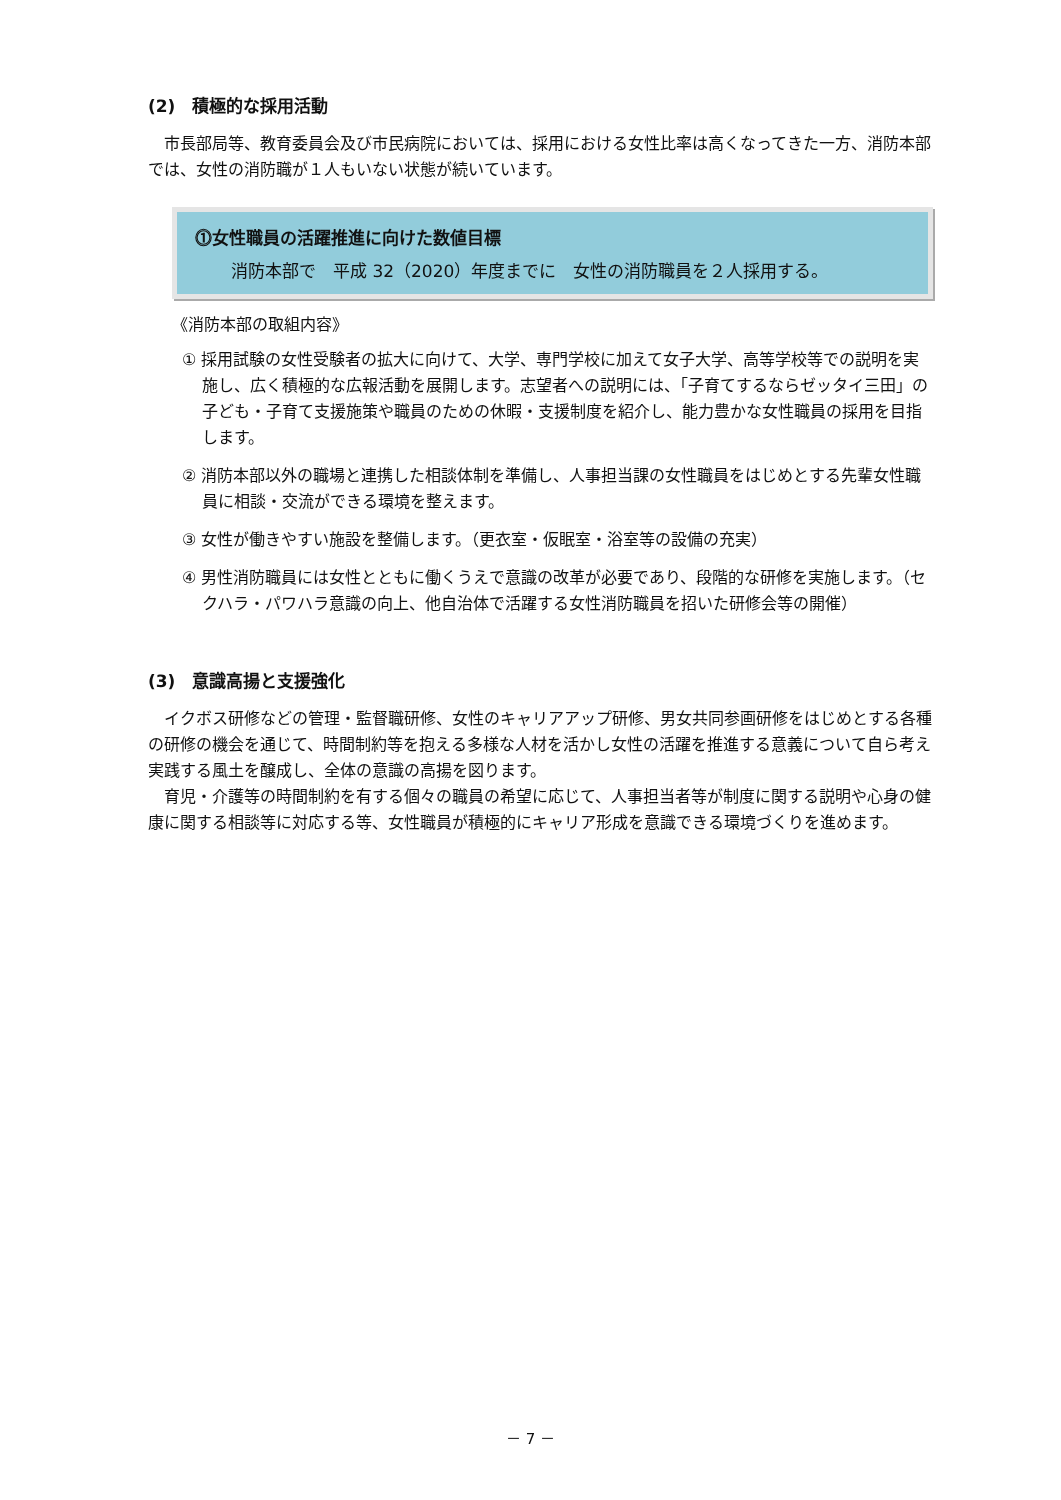(2)　積極的な採用活動
市長部局等、教育委員会及び市民病院においては、採用における女性比率は高くなってきた一方、消防本部では、女性の消防職が１人もいない状態が続いています。
⓵女性職員の活躍推進に向けた数値目標
消防本部で　平成 32（2020）年度までに　女性の消防職員を２人採用する。
《消防本部の取組内容》
① 採用試験の女性受験者の拡大に向けて、大学、専門学校に加えて女子大学、高等学校等での説明を実施し、広く積極的な広報活動を展開します。志望者への説明には、「子育てするならゼッタイ三田」の子ども・子育て支援施策や職員のための休暇・支援制度を紹介し、能力豊かな女性職員の採用を目指します。
② 消防本部以外の職場と連携した相談体制を準備し、人事担当課の女性職員をはじめとする先輩女性職員に相談・交流ができる環境を整えます。
③ 女性が働きやすい施設を整備します。（更衣室・仮眠室・浴室等の設備の充実）
④ 男性消防職員には女性とともに働くうえで意識の改革が必要であり、段階的な研修を実施します。（セクハラ・パワハラ意識の向上、他自治体で活躍する女性消防職員を招いた研修会等の開催）
(3)　意識高揚と支援強化
イクボス研修などの管理・監督職研修、女性のキャリアアップ研修、男女共同参画研修をはじめとする各種の研修の機会を通じて、時間制約等を抱える多様な人材を活かし女性の活躍を推進する意義について自ら考え実践する風土を醸成し、全体の意識の高揚を図ります。
育児・介護等の時間制約を有する個々の職員の希望に応じて、人事担当者等が制度に関する説明や心身の健康に関する相談等に対応する等、女性職員が積極的にキャリア形成を意識できる環境づくりを進めます。
－ 7 －